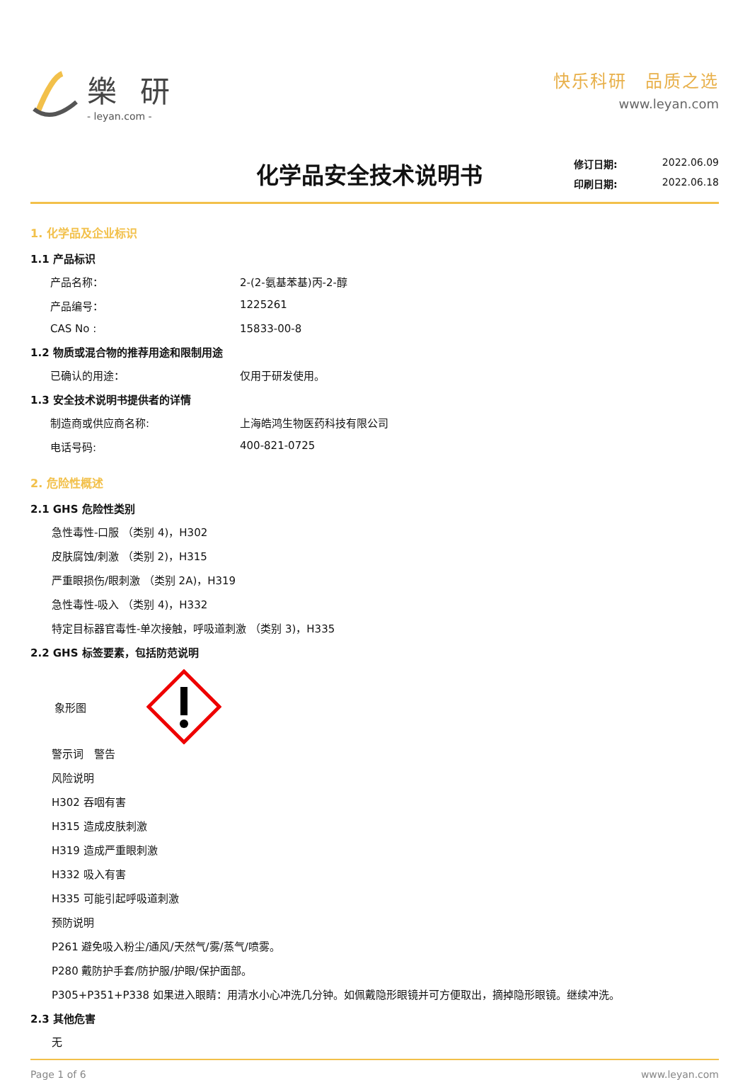樂 研
- leyan.com -
快乐科研　品质之选
www.leyan.com
化学品安全技术说明书
修订日期: 2022.06.09
印刷日期: 2022.06.18
1. 化学品及企业标识
1.1 产品标识
产品名称： 2-(2-氨基苯基)丙-2-醇
产品编号： 1225261
CAS No : 15833-00-8
1.2 物质或混合物的推荐用途和限制用途
已确认的用途： 仅用于研发使用。
1.3 安全技术说明书提供者的详情
制造商或供应商名称: 上海皓鸿生物医药科技有限公司
电话号码: 400-821-0725
2. 危险性概述
2.1 GHS 危险性类别
急性毒性-口服 （类别 4)，H302
皮肤腐蚀/刺激 （类别 2)，H315
严重眼损伤/眼刺激 （类别 2A)，H319
急性毒性-吸入 （类别 4)，H332
特定目标器官毒性-单次接触，呼吸道刺激 （类别 3)，H335
2.2 GHS 标签要素，包括防范说明
象形图
警示词　警告
风险说明
H302 吞咽有害
H315 造成皮肤刺激
H319 造成严重眼刺激
H332 吸入有害
H335 可能引起呼吸道刺激
预防说明
P261 避免吸入粉尘/通风/天然气/雾/蒸气/喷雾。
P280 戴防护手套/防护服/护眼/保护面部。
P305+P351+P338 如果进入眼睛：用清水小心冲洗几分钟。如佩戴隐形眼镜并可方便取出，摘掉隐形眼镜。继续冲洗。
2.3 其他危害
无
Page 1 of 6 www.leyan.com